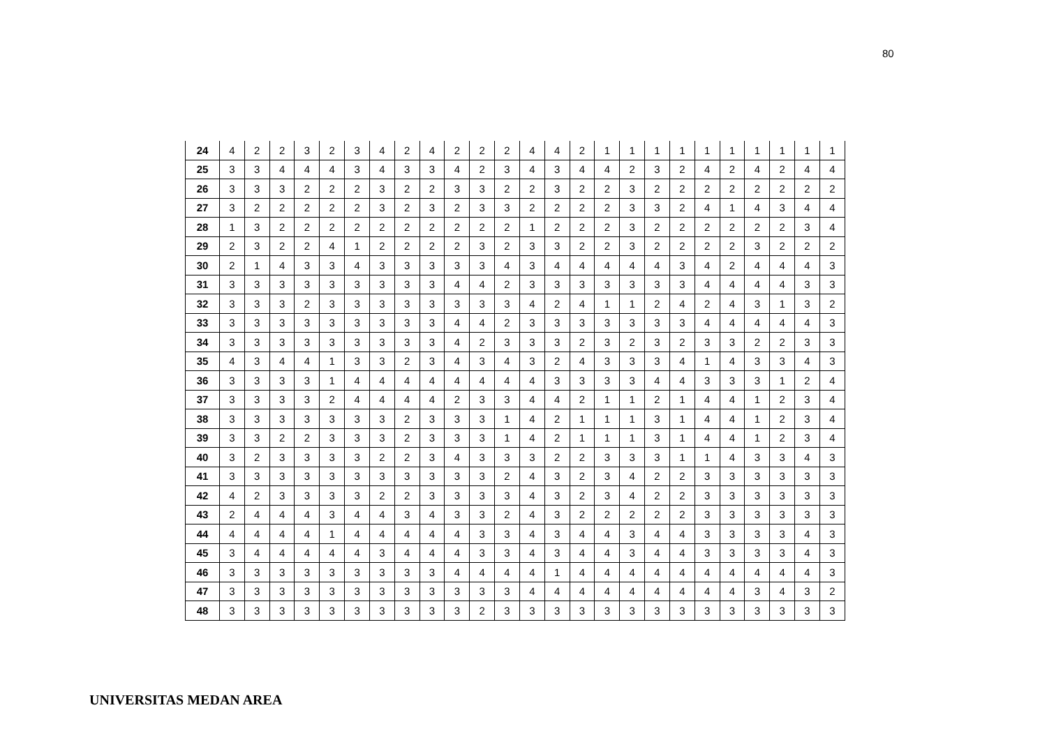80
| 24 | 4 | 2 | 2 | 3 | 2 | 3 | 4 | 2 | 4 | 2 | 2 | 2 | 4 | 4 | 2 | 1 | 1 | 1 | 1 | 1 | 1 | 1 | 1 | 1 | 1 |
| 25 | 3 | 3 | 4 | 4 | 4 | 3 | 4 | 3 | 3 | 4 | 2 | 3 | 4 | 3 | 4 | 4 | 2 | 3 | 2 | 4 | 2 | 4 | 2 | 4 | 4 |
| 26 | 3 | 3 | 3 | 2 | 2 | 2 | 3 | 2 | 2 | 3 | 3 | 2 | 2 | 3 | 2 | 2 | 3 | 2 | 2 | 2 | 2 | 2 | 2 | 2 | 2 |
| 27 | 3 | 2 | 2 | 2 | 2 | 2 | 3 | 2 | 3 | 2 | 3 | 3 | 2 | 2 | 2 | 2 | 3 | 3 | 2 | 4 | 1 | 4 | 3 | 4 | 4 |
| 28 | 1 | 3 | 2 | 2 | 2 | 2 | 2 | 2 | 2 | 2 | 2 | 2 | 1 | 2 | 2 | 2 | 3 | 2 | 2 | 2 | 2 | 2 | 2 | 3 | 4 |
| 29 | 2 | 3 | 2 | 2 | 4 | 1 | 2 | 2 | 2 | 2 | 3 | 2 | 3 | 3 | 2 | 2 | 3 | 2 | 2 | 2 | 2 | 3 | 2 | 2 | 2 |
| 30 | 2 | 1 | 4 | 3 | 3 | 4 | 3 | 3 | 3 | 3 | 3 | 4 | 3 | 4 | 4 | 4 | 4 | 4 | 3 | 4 | 2 | 4 | 4 | 4 | 3 |
| 31 | 3 | 3 | 3 | 3 | 3 | 3 | 3 | 3 | 3 | 4 | 4 | 2 | 3 | 3 | 3 | 3 | 3 | 3 | 3 | 4 | 4 | 4 | 4 | 3 | 3 |
| 32 | 3 | 3 | 3 | 2 | 3 | 3 | 3 | 3 | 3 | 3 | 3 | 3 | 4 | 2 | 4 | 1 | 1 | 2 | 4 | 2 | 4 | 3 | 1 | 3 | 2 |
| 33 | 3 | 3 | 3 | 3 | 3 | 3 | 3 | 3 | 3 | 4 | 4 | 2 | 3 | 3 | 3 | 3 | 3 | 3 | 3 | 4 | 4 | 4 | 4 | 4 | 3 |
| 34 | 3 | 3 | 3 | 3 | 3 | 3 | 3 | 3 | 3 | 4 | 2 | 3 | 3 | 3 | 2 | 3 | 2 | 3 | 2 | 3 | 3 | 2 | 2 | 3 | 3 |
| 35 | 4 | 3 | 4 | 4 | 1 | 3 | 3 | 2 | 3 | 4 | 3 | 4 | 3 | 2 | 4 | 3 | 3 | 3 | 4 | 1 | 4 | 3 | 3 | 4 | 3 |
| 36 | 3 | 3 | 3 | 3 | 1 | 4 | 4 | 4 | 4 | 4 | 4 | 4 | 4 | 3 | 3 | 3 | 3 | 4 | 4 | 3 | 3 | 3 | 1 | 2 | 4 |
| 37 | 3 | 3 | 3 | 3 | 2 | 4 | 4 | 4 | 4 | 2 | 3 | 3 | 4 | 4 | 2 | 1 | 1 | 2 | 1 | 4 | 4 | 1 | 2 | 3 | 4 |
| 38 | 3 | 3 | 3 | 3 | 3 | 3 | 3 | 2 | 3 | 3 | 3 | 1 | 4 | 2 | 1 | 1 | 1 | 3 | 1 | 4 | 4 | 1 | 2 | 3 | 4 |
| 39 | 3 | 3 | 2 | 2 | 3 | 3 | 3 | 2 | 3 | 3 | 3 | 1 | 4 | 2 | 1 | 1 | 1 | 3 | 1 | 4 | 4 | 1 | 2 | 3 | 4 |
| 40 | 3 | 2 | 3 | 3 | 3 | 3 | 2 | 2 | 3 | 4 | 3 | 3 | 3 | 2 | 2 | 3 | 3 | 3 | 1 | 1 | 4 | 3 | 3 | 4 | 3 |
| 41 | 3 | 3 | 3 | 3 | 3 | 3 | 3 | 3 | 3 | 3 | 3 | 2 | 4 | 3 | 2 | 3 | 4 | 2 | 2 | 3 | 3 | 3 | 3 | 3 | 3 |
| 42 | 4 | 2 | 3 | 3 | 3 | 3 | 2 | 2 | 3 | 3 | 3 | 3 | 4 | 3 | 2 | 3 | 4 | 2 | 2 | 3 | 3 | 3 | 3 | 3 | 3 |
| 43 | 2 | 4 | 4 | 4 | 3 | 4 | 4 | 3 | 4 | 3 | 3 | 2 | 4 | 3 | 2 | 2 | 2 | 2 | 2 | 3 | 3 | 3 | 3 | 3 | 3 |
| 44 | 4 | 4 | 4 | 4 | 1 | 4 | 4 | 4 | 4 | 4 | 3 | 3 | 4 | 3 | 4 | 4 | 3 | 4 | 4 | 3 | 3 | 3 | 3 | 4 | 3 |
| 45 | 3 | 4 | 4 | 4 | 4 | 4 | 3 | 4 | 4 | 4 | 3 | 3 | 4 | 3 | 4 | 4 | 3 | 4 | 4 | 3 | 3 | 3 | 3 | 4 | 3 |
| 46 | 3 | 3 | 3 | 3 | 3 | 3 | 3 | 3 | 3 | 4 | 4 | 4 | 4 | 1 | 4 | 4 | 4 | 4 | 4 | 4 | 4 | 4 | 4 | 4 | 3 |
| 47 | 3 | 3 | 3 | 3 | 3 | 3 | 3 | 3 | 3 | 3 | 3 | 3 | 4 | 4 | 4 | 4 | 4 | 4 | 4 | 4 | 4 | 3 | 4 | 3 | 2 |
| 48 | 3 | 3 | 3 | 3 | 3 | 3 | 3 | 3 | 3 | 3 | 2 | 3 | 3 | 3 | 3 | 3 | 3 | 3 | 3 | 3 | 3 | 3 | 3 | 3 | 3 |
UNIVERSITAS MEDAN AREA